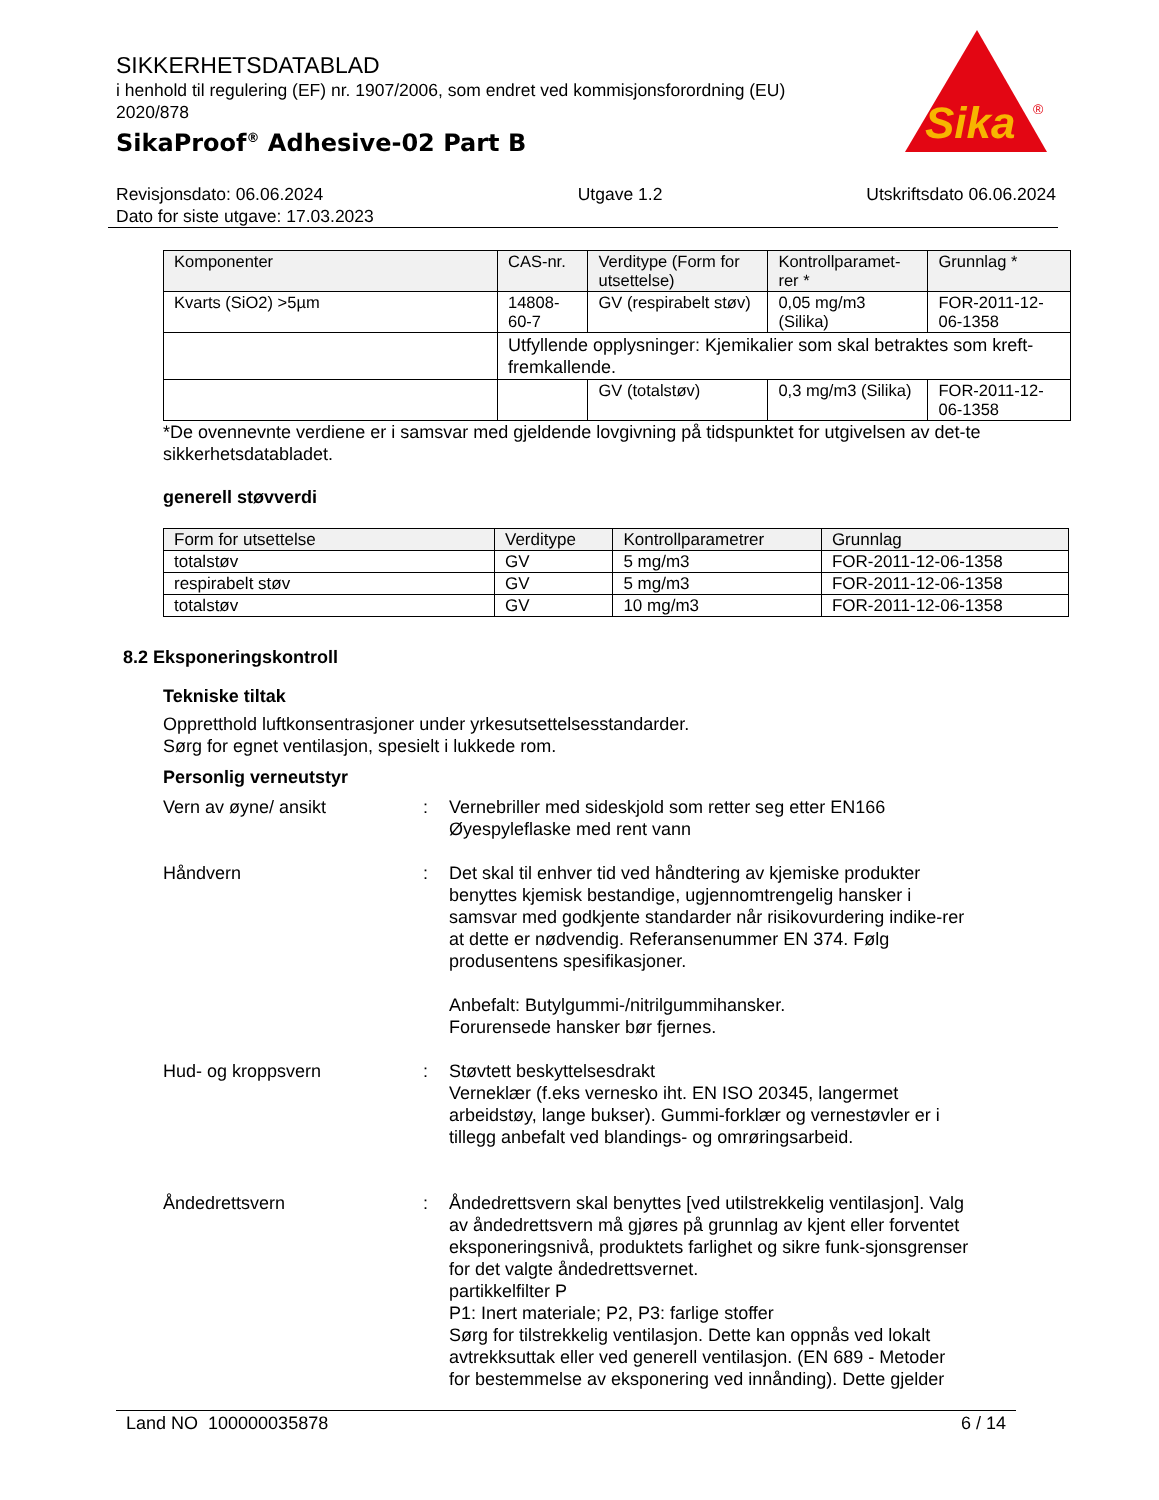SIKKERHETSDATABLAD
i henhold til regulering (EF) nr. 1907/2006, som endret ved kommisjonsforordning (EU) 2020/878
SikaProof<sup>®</sup> Adhesive-02 Part B
Sika
®
Revisjonsdato: 06.06.2024
Dato for siste utgave: 17.03.2023
Utgave 1.2 Utskriftsdato 06.06.2024
| Komponenter | CAS-nr. | Verditype (Form for utsettelse) | Kontrollparamet-rer * | Grunnlag * |
| --- | --- | --- | --- | --- |
| Kvarts (SiO2) >5µm | 14808-60-7 | GV (respirabelt støv) | 0,05 mg/m3 (Silika) | FOR-2011-12-06-1358 |
| | Utfyllende opplysninger: Kjemikalier som skal betraktes som kreft-fremkallende. | | | |
| | | GV (totalstøv) | 0,3 mg/m3 (Silika) | FOR-2011-12-06-1358 |
*De ovennevnte verdiene er i samsvar med gjeldende lovgivning på tidspunktet for utgivelsen av det-te sikkerhetsdatabladet.
generell støvverdi
| Form for utsettelse | Verditype | Kontrollparametrer | Grunnlag |
| --- | --- | --- | --- |
| totalstøv | GV | 5 mg/m3 | FOR-2011-12-06-1358 |
| respirabelt støv | GV | 5 mg/m3 | FOR-2011-12-06-1358 |
| totalstøv | GV | 10 mg/m3 | FOR-2011-12-06-1358 |
8.2 Eksponeringskontroll
Tekniske tiltak
Oppretthold luftkonsentrasjoner under yrkesutsettelsesstandarder.
Sørg for egnet ventilasjon, spesielt i lukkede rom.
Personlig verneutstyr
Vern av øyne/ ansikt : Vernebriller med sideskjold som retter seg etter EN166
Øyespyleflaske med rent vann
Håndvern : Det skal til enhver tid ved håndtering av kjemiske produkter benyttes kjemisk bestandige, ugjennomtrengelig hansker i samsvar med godkjente standarder når risikovurdering indike-rer at dette er nødvendig. Referansenummer EN 374. Følg produsentens spesifikasjoner.
Anbefalt: Butylgummi-/nitrilgummihansker.
Forurensede hansker bør fjernes.
Hud- og kroppsvern : Støvtett beskyttelsesdrakt
Verneklær (f.eks vernesko iht. EN ISO 20345, langermet arbeidstøy, lange bukser). Gummi-forklær og vernestøvler er i tillegg anbefalt ved blandings- og omrøringsarbeid.
Åndedrettsvern : Åndedrettsvern skal benyttes [ved utilstrekkelig ventilasjon]. Valg av åndedrettsvern må gjøres på grunnlag av kjent eller forventet eksponeringsnivå, produktets farlighet og sikre funk-sjonsgrenser for det valgte åndedrettsvernet.
partikkelfilter P
P1: Inert materiale; P2, P3: farlige stoffer
Sørg for tilstrekkelig ventilasjon. Dette kan oppnås ved lokalt avtrekksuttak eller ved generell ventilasjon. (EN 689 - Metoder for bestemmelse av eksponering ved innånding). Dette gjelder
Land NO 100000035878 6 / 14